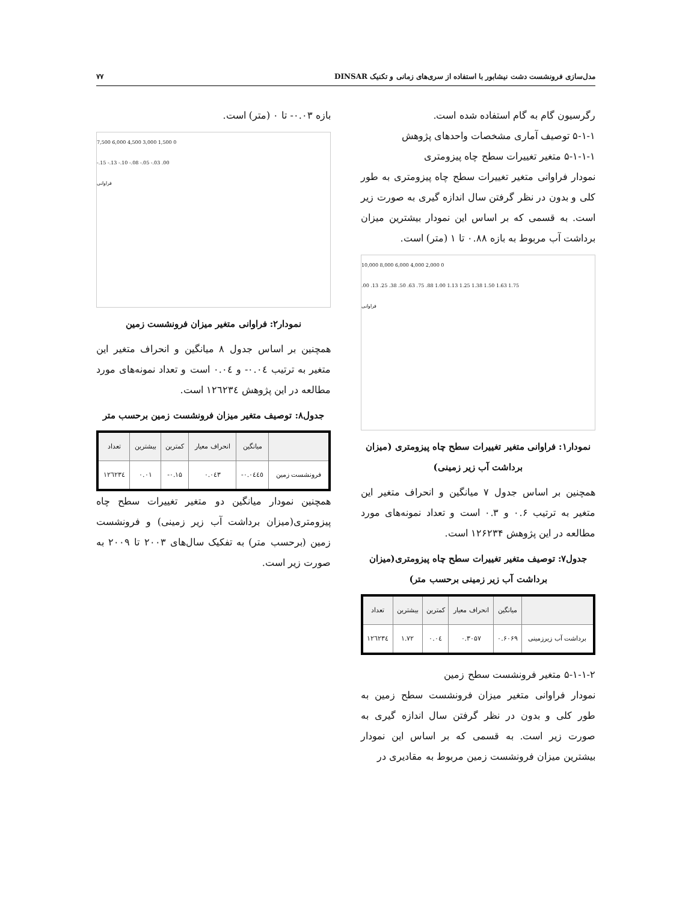مدل‌سازی فرونشست دشت نیشابور با استفاده از سری‌های زمانی و تکنیک DINSAR ۷۷
رگرسیون گام به گام استفاده شده است.
۵-۱-۱ توصیف آماری مشخصات واحدهای پژوهش
۵-۱-۱-۱ متغیر تغییرات سطح چاه پیزومتری
نمودار فراوانی متغیر تغییرات سطح چاه پیزومتری به طور کلی و بدون در نظر گرفتن سال اندازه گیری به صورت زیر است. به قسمی که بر اساس این نمودار بیشترین میزان برداشت آب مربوط به بازه ۰.۸۸ تا ۱ (متر) است.
10,000 8,000 6,000 4,000 2,000 0
.00 .13 .25 .38 .50 .63 .75 .88 1.00 1.13 1.25 1.38 1.50 1.63 1.75
فراوانی
نمودار۱: فراوانی متغیر تغییرات سطح چاه پیزومتری (میزان برداشت آب زیر زمینی)
همچنین بر اساس جدول ۷ میانگین و انحراف متغیر این متغیر به ترتیب ۰.۶ و ۰.۳ است و تعداد نمونه‌های مورد مطالعه در این پژوهش ۱۲۶۲۳۴ است.
جدول۷: توصیف متغیر تغییرات سطح چاه پیزومتری(میزان برداشت آب زیر زمینی برحسب متر)
| | میانگین | انحراف معیار | کمترین | بیشترین | تعداد |
| --- | --- | --- | --- | --- | --- |
| برداشت آب زیرزمینی | ۰.۶۰۶۹ | ۰.۳۰۵۷ | ۰.۰٤ | ۱.۷۲ | ۱۲٦۲۳٤ |
۵-۱-۱-۲ متغیر فرونشست سطح زمین
نمودار فراوانی متغیر میزان فرونشست سطح زمین به طور کلی و بدون در نظر گرفتن سال اندازه گیری به صورت زیر است. به قسمی که بر اساس این نمودار بیشترین میزان فرونشست زمین مربوط به مقادیری در
بازه ۰.۰۳- تا ۰ (متر) است.
7,500 6,000 4,500 3,000 1,500 0
-.15 -.13 -.10 -.08 -.05 -.03 .00
فراوانی
نمودار۲: فراوانی متغیر میزان فرونشست زمین
همچنین بر اساس جدول ۸ میانگین و انحراف متغیر این متغیر به ترتیب ۰.۰٤- و ۰.۰٤ است و تعداد نمونه‌های مورد مطالعه در این پژوهش ۱۲٦۲۳٤ است.
جدول۸: توصیف متغیر میزان فرونشست زمین برحسب متر
| | میانگین | انحراف معیار | کمترین | بیشترین | تعداد |
| --- | --- | --- | --- | --- | --- |
| فرونشست زمین | ۰.۰٤٤٥- | ۰.۰٤۳ | ۰.۱۵- | ۰.۰۱ | ۱۲٦۲۳٤ |
همچنین نمودار میانگین دو متغیر تغییرات سطح چاه پیزومتری(میزان برداشت آب زیر زمینی) و فرونشست زمین (برحسب متر) به تفکیک سال‌های ۲۰۰۳ تا ۲۰۰۹ به صورت زیر است.